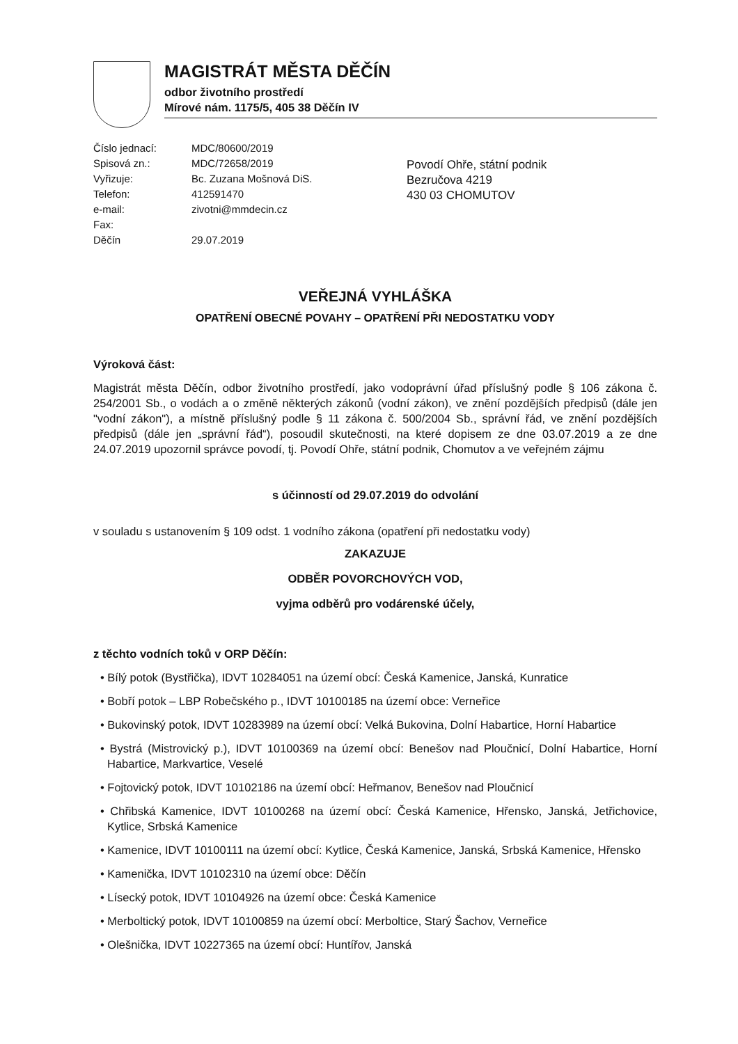MAGISTRÁT MĚSTA DĚČÍN
odbor životního prostředí
Mírové nám. 1175/5, 405 38 Děčín IV
| Číslo jednací: | MDC/80600/2019 |
| Spisová zn.: | MDC/72658/2019 |
| Vyřizuje: | Bc. Zuzana Mošnová DiS. |
| Telefon: | 412591470 |
| e-mail: | zivotni@mmdecin.cz |
| Fax: | |
| Děčín | 29.07.2019 |
Povodí Ohře, státní podnik
Bezručova 4219
430 03 CHOMUTOV
VEŘEJNÁ VYHLÁŠKA
OPATŘENÍ OBECNÉ POVAHY – OPATŘENÍ PŘI NEDOSTATKU VODY
Výroková část:
Magistrát města Děčín, odbor životního prostředí, jako vodoprávní úřad příslušný podle § 106 zákona č. 254/2001 Sb., o vodách a o změně některých zákonů (vodní zákon), ve znění pozdějších předpisů (dále jen "vodní zákon"), a místně příslušný podle § 11 zákona č. 500/2004 Sb., správní řád, ve znění pozdějších předpisů (dále jen „správní řád“), posoudil skutečnosti, na které dopisem ze dne 03.07.2019 a ze dne 24.07.2019 upozornil správce povodí, tj. Povodí Ohře, státní podnik, Chomutov a ve veřejném zájmu
s účinností od 29.07.2019 do odvolání
v souladu s ustanovením § 109 odst. 1 vodního zákona (opatření při nedostatku vody)
ZAKAZUJE
ODBĚR POVORCHOVÝCH VOD,
vyjma odběrů pro vodárenské účely,
z těchto vodních toků v ORP Děčín:
• Bílý potok (Bystřička), IDVT 10284051 na území obcí: Česká Kamenice, Janská, Kunratice
• Bobří potok – LBP Robečského p., IDVT 10100185 na území obce: Verneřice
• Bukovinský potok, IDVT 10283989 na území obcí: Velká Bukovina, Dolní Habartice, Horní Habartice
• Bystrá (Mistrovický p.), IDVT 10100369 na území obcí: Benešov nad Ploučnicí, Dolní Habartice, Horní Habartice, Markvartice, Veselé
• Fojtovický potok, IDVT 10102186 na území obcí: Heřmanov, Benešov nad Ploučnicí
• Chřibská Kamenice, IDVT 10100268 na území obcí: Česká Kamenice, Hřensko, Janská, Jetřichovice, Kytlice, Srbská Kamenice
• Kamenice, IDVT 10100111 na území obcí: Kytlice, Česká Kamenice, Janská, Srbská Kamenice, Hřensko
• Kamenička, IDVT 10102310 na území obce: Děčín
• Lísecký potok, IDVT 10104926 na území obce: Česká Kamenice
• Merboltický potok, IDVT 10100859 na území obcí: Merboltice, Starý Šachov, Verneřice
• Olešnička, IDVT 10227365 na území obcí: Huntířov, Janská